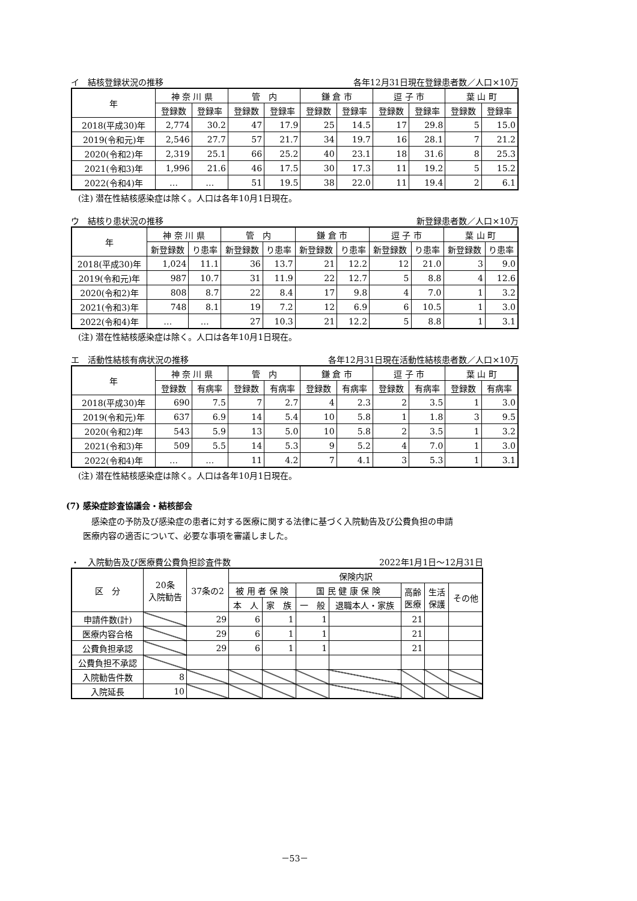イ　結核登録状況の推移 各年12月31日現在登録患者数／人口×10万
| 年 | 神 奈 川 県 | | 管 内 | | 鎌 倉 市 | | 逗 子 市 | | 葉 山 町 | |
| --- | --- | --- | --- | --- | --- | --- | --- | --- | --- | --- |
| | 登録数 | 登録率 | 登録数 | 登録率 | 登録数 | 登録率 | 登録数 | 登録率 | 登録数 | 登録率 |
| 2018(平成30)年 | 2,774 | 30.2 | 47 | 17.9 | 25 | 14.5 | 17 | 29.8 | 5 | 15.0 |
| 2019(令和元)年 | 2,546 | 27.7 | 57 | 21.7 | 34 | 19.7 | 16 | 28.1 | 7 | 21.2 |
| 2020(令和2)年 | 2,319 | 25.1 | 66 | 25.2 | 40 | 23.1 | 18 | 31.6 | 8 | 25.3 |
| 2021(令和3)年 | 1,996 | 21.6 | 46 | 17.5 | 30 | 17.3 | 11 | 19.2 | 5 | 15.2 |
| 2022(令和4)年 | … | … | 51 | 19.5 | 38 | 22.0 | 11 | 19.4 | 2 | 6.1 |
(注) 潜在性結核感染症は除く。人口は各年10月1日現在。
ウ　結核り患状況の推移 新登録患者数／人口×10万
| 年 | 神 奈 川 県 | | 管 内 | | 鎌 倉 市 | | 逗 子 市 | | 葉 山 町 | |
| --- | --- | --- | --- | --- | --- | --- | --- | --- | --- | --- |
| | 新登録数 | り患率 | 新登録数 | り患率 | 新登録数 | り患率 | 新登録数 | り患率 | 新登録数 | り患率 |
| 2018(平成30)年 | 1,024 | 11.1 | 36 | 13.7 | 21 | 12.2 | 12 | 21.0 | 3 | 9.0 |
| 2019(令和元)年 | 987 | 10.7 | 31 | 11.9 | 22 | 12.7 | 5 | 8.8 | 4 | 12.6 |
| 2020(令和2)年 | 808 | 8.7 | 22 | 8.4 | 17 | 9.8 | 4 | 7.0 | 1 | 3.2 |
| 2021(令和3)年 | 748 | 8.1 | 19 | 7.2 | 12 | 6.9 | 6 | 10.5 | 1 | 3.0 |
| 2022(令和4)年 | … | … | 27 | 10.3 | 21 | 12.2 | 5 | 8.8 | 1 | 3.1 |
(注) 潜在性結核感染症は除く。人口は各年10月1日現在。
エ　活動性結核有病状況の推移 各年12月31日現在活動性結核患者数／人口×10万
| 年 | 神 奈 川 県 | | 管 内 | | 鎌 倉 市 | | 逗 子 市 | | 葉 山 町 | |
| --- | --- | --- | --- | --- | --- | --- | --- | --- | --- | --- |
| | 登録数 | 有病率 | 登録数 | 有病率 | 登録数 | 有病率 | 登録数 | 有病率 | 登録数 | 有病率 |
| 2018(平成30)年 | 690 | 7.5 | 7 | 2.7 | 4 | 2.3 | 2 | 3.5 | 1 | 3.0 |
| 2019(令和元)年 | 637 | 6.9 | 14 | 5.4 | 10 | 5.8 | 1 | 1.8 | 3 | 9.5 |
| 2020(令和2)年 | 543 | 5.9 | 13 | 5.0 | 10 | 5.8 | 2 | 3.5 | 1 | 3.2 |
| 2021(令和3)年 | 509 | 5.5 | 14 | 5.3 | 9 | 5.2 | 4 | 7.0 | 1 | 3.0 |
| 2022(令和4)年 | … | … | 11 | 4.2 | 7 | 4.1 | 3 | 5.3 | 1 | 3.1 |
(注) 潜在性結核感染症は除く。人口は各年10月1日現在。
(7) 感染症診査協議会・結核部会
　感染症の予防及び感染症の患者に対する医療に関する法律に基づく入院勧告及び公費負担の申請
医療内容の適否について、必要な事項を審議しました。
・　入院勧告及び医療費公費負担診査件数 2022年1月1日～12月31日
| 区 分 | 20条 入院勧告 | 37条の2 | 保険内訳 | | | | | | |
| --- | --- | --- | --- | --- | --- | --- | --- | --- | --- |
| | | | 被 用 者 保 険 | | 国 民 健 康 保 険 | | 高齢 医療 | 生活 保護 | その他 |
| | | | 本 人 | 家 族 | 一 般 | 退職本人・家族 | | | |
| 申請件数(計) | | 29 | 6 | 1 | 1 | | 21 | | |
| 医療内容合格 | | 29 | 6 | 1 | 1 | | 21 | | |
| 公費負担承認 | | 29 | 6 | 1 | 1 | | 21 | | |
| 公費負担不承認 | | | | | | | | | |
| 入院勧告件数 | 8 | | | | | | | | |
| 入院延長 | 10 | | | | | | | | |
－53－